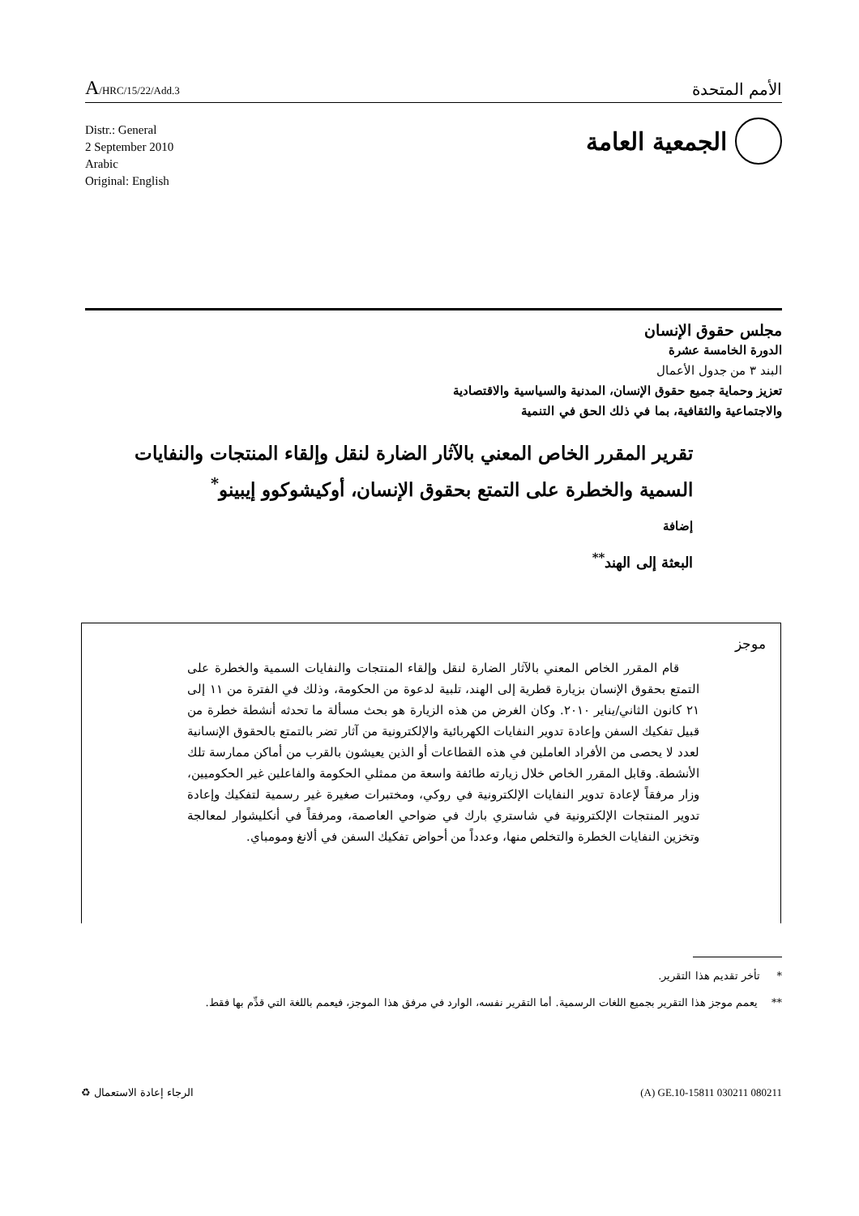A/HRC/15/22/Add.3
الأمم المتحدة
Distr.: General
2 September 2010
Arabic
Original: English
الجمعية العامة
مجلس حقوق الإنسان
الدورة الخامسة عشرة
البند ٣ من جدول الأعمال
تعزيز وحماية جميع حقوق الإنسان، المدنية والسياسية والاقتصادية
والاجتماعية والثقافية، بما في ذلك الحق في التنمية
تقرير المقرر الخاص المعني بالآثار الضارة لنقل وإلقاء المنتجات والنفايات السمية والخطرة على التمتع بحقوق الإنسان، أوكيشوكوو إيبينو<sup>*</sup>
إضافة
البعثة إلى الهند<sup>**</sup>
موجز
قام المقرر الخاص المعني بالآثار الضارة لنقل وإلقاء المنتجات والنفايات السمية والخطرة على التمتع بحقوق الإنسان بزيارة قطرية إلى الهند، تلبية لدعوة من الحكومة، وذلك في الفترة من ١١ إلى ٢١ كانون الثاني/يناير ٢٠١٠. وكان الغرض من هذه الزيارة هو بحث مسألة ما تحدثه أنشطة خطرة من قبيل تفكيك السفن وإعادة تدوير النفايات الكهربائية والإلكترونية من آثار تضر بالتمتع بالحقوق الإنسانية لعدد لا يحصى من الأفراد العاملين في هذه القطاعات أو الذين يعيشون بالقرب من أماكن ممارسة تلك الأنشطة. وقابل المقرر الخاص خلال زيارته طائفة واسعة من ممثلي الحكومة والفاعلين غير الحكوميين، وزار مرفقاً لإعادة تدوير النفايات الإلكترونية في روكي، ومختبرات صغيرة غير رسمية لتفكيك وإعادة تدوير المنتجات الإلكترونية في شاستري بارك في ضواحي العاصمة، ومرفقاً في أنكليشوار لمعالجة وتخزين النفايات الخطرة والتخلص منها، وعدداً من أحواض تفكيك السفن في ألانغ ومومباي.
* تأخر تقديم هذا التقرير.
** يعمم موجز هذا التقرير بجميع اللغات الرسمية. أما التقرير نفسه، الوارد في مرفق هذا الموجز، فيعمم باللغة التي قدِّم بها فقط.
الرجاء إعادة الاستعمال ♻ (A) GE.10-15811 030211 080211